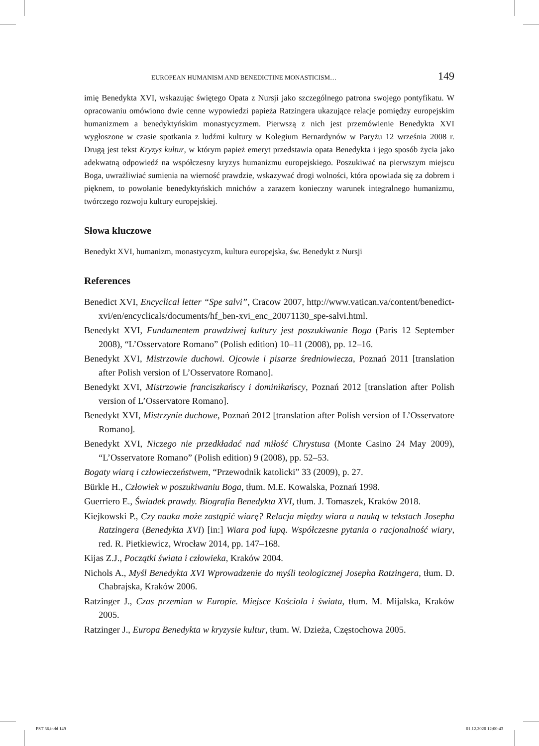EUROPEAN HUMANISM AND BENEDICTINE MONASTICISM… 149
imię Benedykta XVI, wskazując świętego Opata z Nursji jako szczególnego patrona swojego pontyfikatu. W opracowaniu omówiono dwie cenne wypowiedzi papieża Ratzingera ukazujące relacje pomiędzy europejskim humanizmem a benedyktyńskim monastycyzmem. Pierwszą z nich jest przemówienie Benedykta XVI wygłoszone w czasie spotkania z ludźmi kultury w Kolegium Bernardynów w Paryżu 12 września 2008 r. Drugą jest tekst Kryzys kultur, w którym papież emeryt przedstawia opata Benedykta i jego sposób życia jako adekwatną odpowiedź na współczesny kryzys humanizmu europejskiego. Poszukiwać na pierwszym miejscu Boga, uwrażliwiać sumienia na wierność prawdzie, wskazywać drogi wolności, która opowiada się za dobrem i pięknem, to powołanie benedyktyńskich mnichów a zarazem konieczny warunek integralnego humanizmu, twórczego rozwoju kultury europejskiej.
Słowa kluczowe
Benedykt XVI, humanizm, monastycyzm, kultura europejska, św. Benedykt z Nursji
References
Benedict XVI, Encyclical letter “Spe salvi”, Cracow 2007, http://www.vatican.va/content/benedict-xvi/en/encyclicals/documents/hf_ben-xvi_enc_20071130_spe-salvi.html.
Benedykt XVI, Fundamentem prawdziwej kultury jest poszukiwanie Boga (Paris 12 September 2008), “L’Osservatore Romano” (Polish edition) 10–11 (2008), pp. 12–16.
Benedykt XVI, Mistrzowie duchowi. Ojcowie i pisarze średniowiecza, Poznań 2011 [translation after Polish version of L’Osservatore Romano].
Benedykt XVI, Mistrzowie franciszkańscy i dominikańscy, Poznań 2012 [translation after Polish version of L’Osservatore Romano].
Benedykt XVI, Mistrzynie duchowe, Poznań 2012 [translation after Polish version of L’Osservatore Romano].
Benedykt XVI, Niczego nie przedkładać nad miłość Chrystusa (Monte Casino 24 May 2009), “L’Osservatore Romano” (Polish edition) 9 (2008), pp. 52–53.
Bogaty wiarą i człowieczeństwem, “Przewodnik katolicki” 33 (2009), p. 27.
Bürkle H., Człowiek w poszukiwaniu Boga, tłum. M.E. Kowalska, Poznań 1998.
Guerriero E., Świadek prawdy. Biografia Benedykta XVI, tłum. J. Tomaszek, Kraków 2018.
Kiejkowski P., Czy nauka może zastąpić wiarę? Relacja między wiara a nauką w tekstach Josepha Ratzingera (Benedykta XVI) [in:] Wiara pod lupą. Współczesne pytania o racjonalność wiary, red. R. Pietkiewicz, Wrocław 2014, pp. 147–168.
Kijas Z.J., Początki świata i człowieka, Kraków 2004.
Nichols A., Myśl Benedykta XVI Wprowadzenie do myśli teologicznej Josepha Ratzingera, tłum. D. Chabrajska, Kraków 2006.
Ratzinger J., Czas przemian w Europie. Miejsce Kościoła i świata, tłum. M. Mijalska, Kraków 2005.
Ratzinger J., Europa Benedykta w kryzysie kultur, tłum. W. Dzieża, Częstochowa 2005.
PST 36.indd 149 01.12.2020 12:00:43